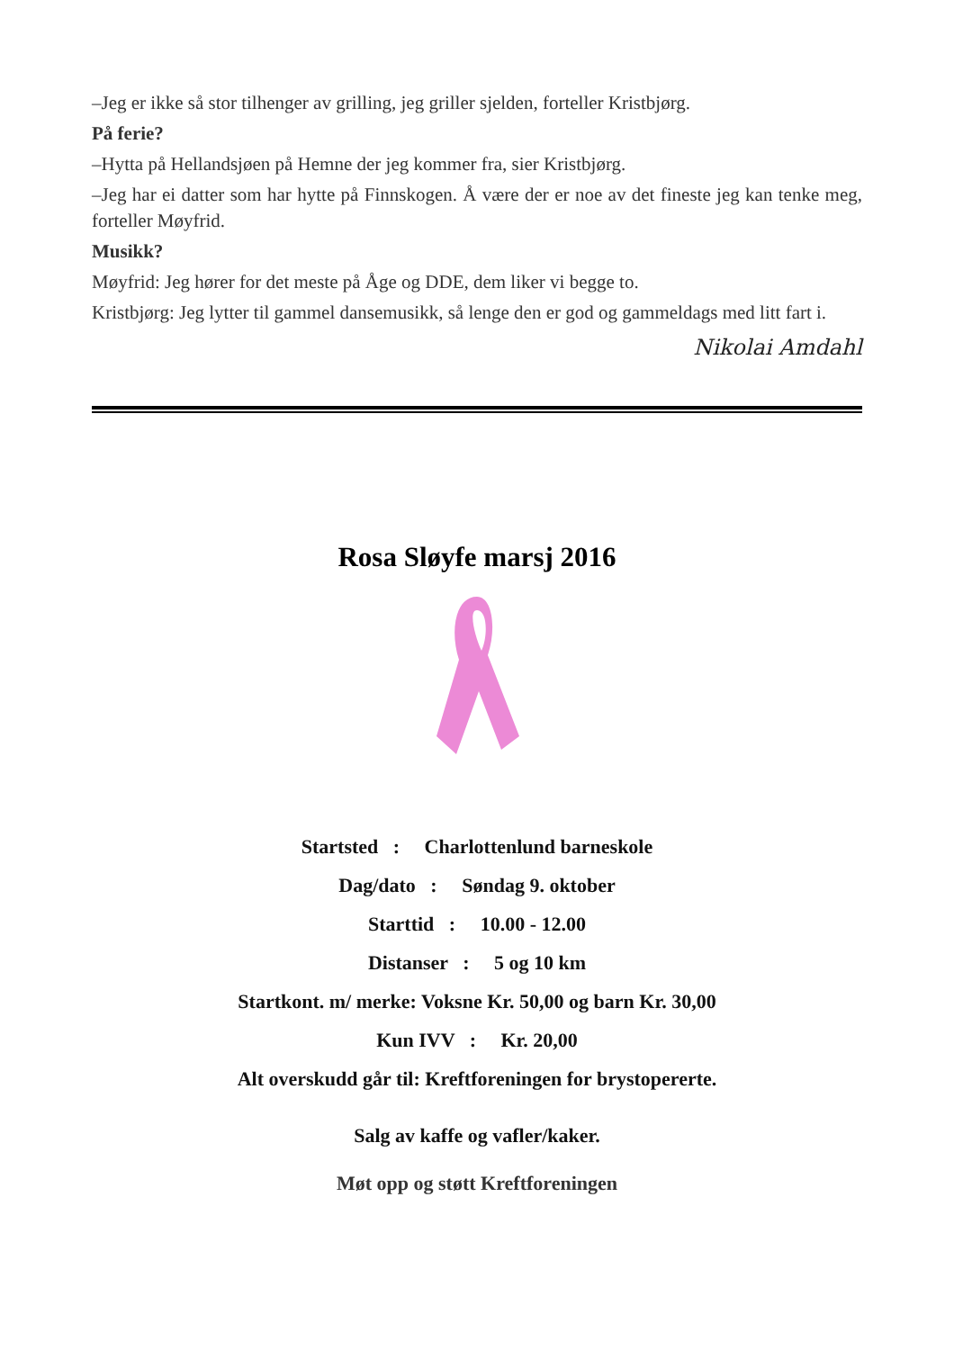–Jeg er ikke så stor tilhenger av grilling, jeg griller sjelden, forteller Kristbjørg.
På ferie?
–Hytta på Hellandsjøen på Hemne der jeg kommer fra, sier Kristbjørg.
–Jeg har ei datter som har hytte på Finnskogen. Å være der er noe av det fineste jeg kan tenke meg, forteller Møyfrid.
Musikk?
Møyfrid: Jeg hører for det meste på Åge og DDE, dem liker vi begge to.
Kristbjørg: Jeg lytter til gammel dansemusikk, så lenge den er god og gammeldags med litt fart i.
Nikolai Amdahl
Rosa Sløyfe marsj 2016
Startsted : Charlottenlund barneskole
Dag/dato : Søndag 9. oktober
Starttid : 10.00 - 12.00
Distanser : 5 og 10 km
Startkont. m/ merke: Voksne Kr. 50,00 og barn Kr. 30,00
Kun IVV : Kr. 20,00
Alt overskudd går til: Kreftforeningen for brystopererte.
Salg av kaffe og vafler/kaker.
Møt opp og støtt Kreftforeningen